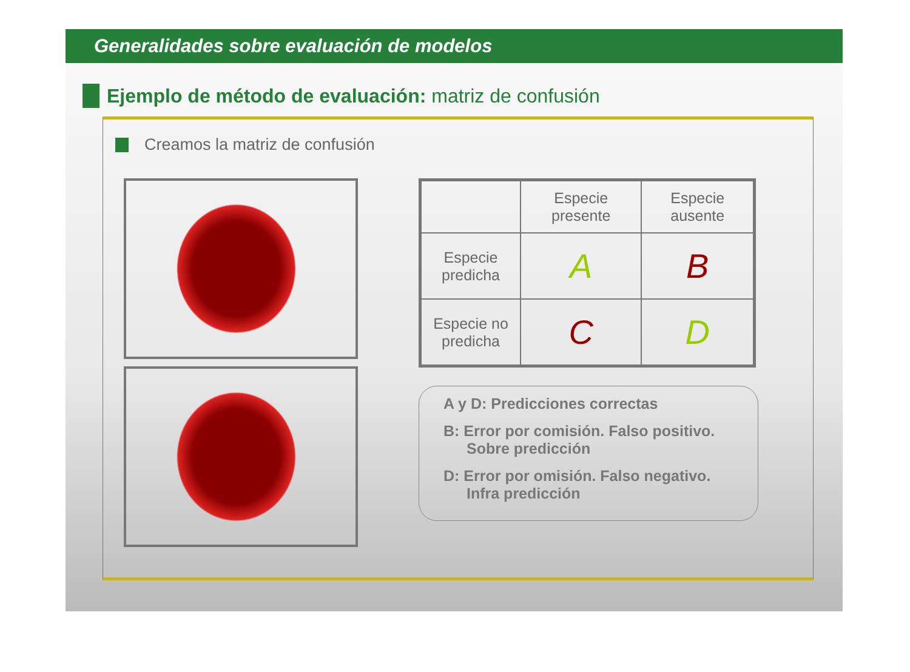Generalidades sobre evaluación de modelos
Ejemplo de método de evaluación: matriz de confusión
Creamos la matriz de confusión
| | Especie presente | Especie ausente |
| Especie predicha | A | B |
| Especie no predicha | C | D |
A y D: Predicciones correctas
B: Error por comisión. Falso positivo.
Sobre predicción
D: Error por omisión. Falso negativo.
Infra predicción